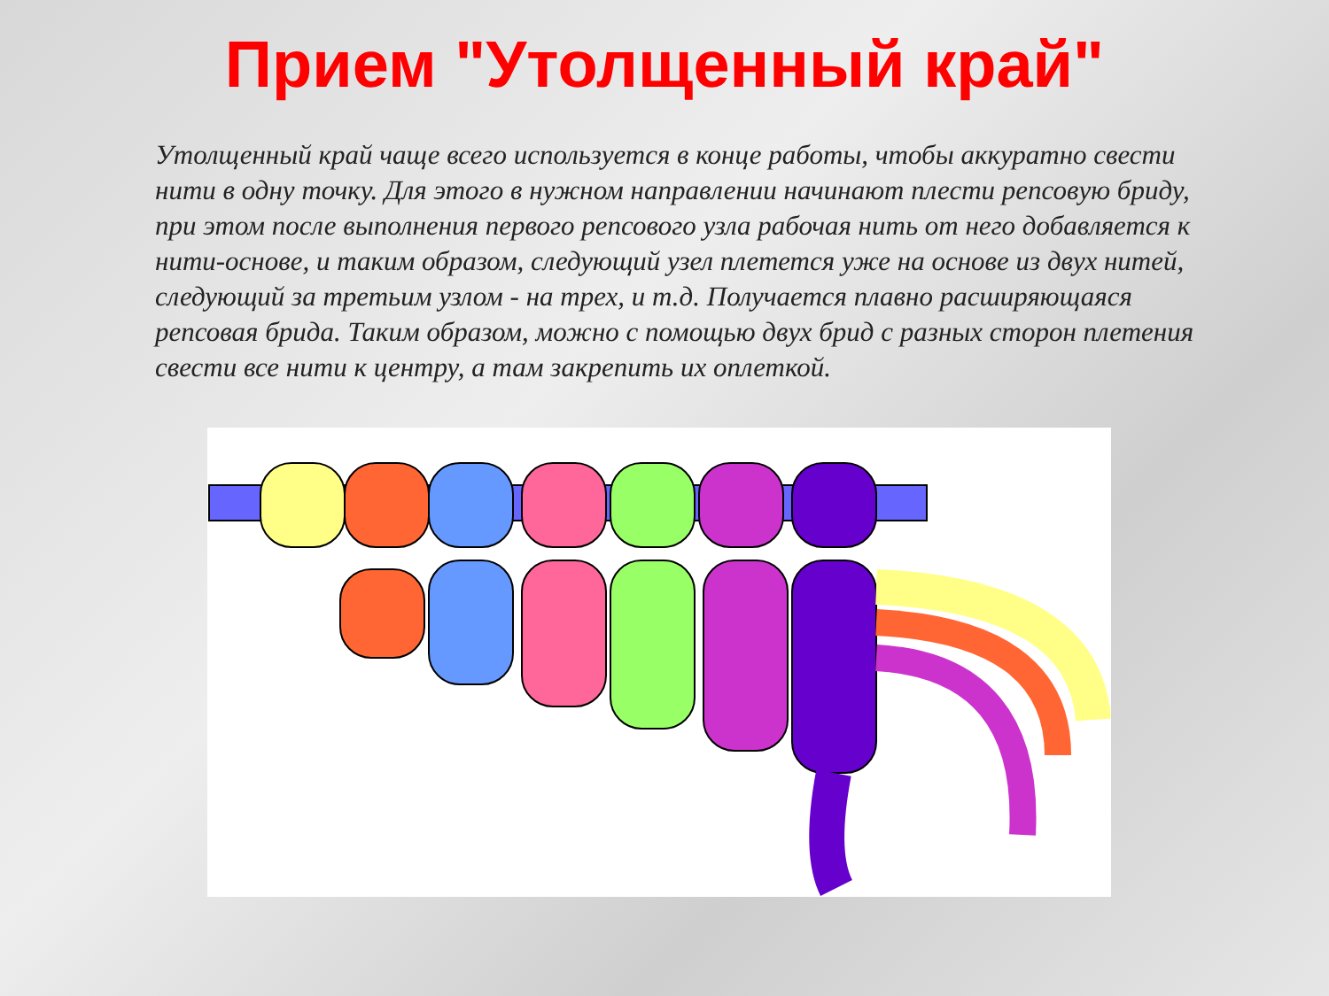Прием "Утолщенный край"
Утолщенный край чаще всего используется в конце работы, чтобы аккуратно свести нити в одну точку. Для этого в нужном направлении начинают плести репсовую бриду, при этом после выполнения первого репсового узла рабочая нить от него добавляется к нити-основе, и таким образом, следующий узел плетется уже на основе из двух нитей, следующий за третьим узлом - на трех, и т.д. Получается плавно расширяющаяся репсовая брида. Таким образом, можно с помощью двух брид с разных сторон плетения свести все нити к центру, а там закрепить их оплеткой.